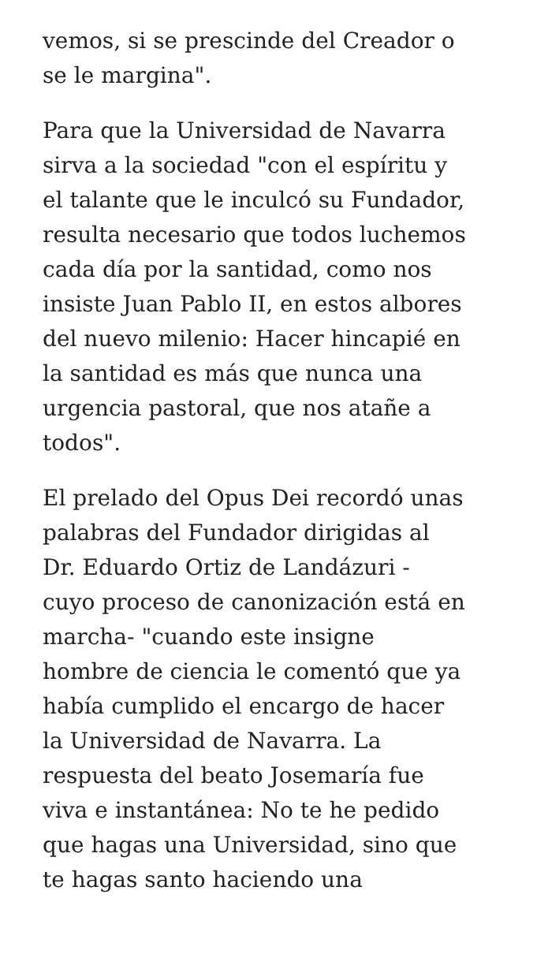vemos, si se prescinde del Creador o
se le margina".
Para que la Universidad de Navarra
sirva a la sociedad "con el espíritu y
el talante que le inculcó su Fundador,
resulta necesario que todos luchemos
cada día por la santidad, como nos
insiste Juan Pablo II, en estos albores
del nuevo milenio: Hacer hincapié en
la santidad es más que nunca una
urgencia pastoral, que nos atañe a
todos".
El prelado del Opus Dei recordó unas
palabras del Fundador dirigidas al
Dr. Eduardo Ortiz de Landázuri -
cuyo proceso de canonización está en
marcha- "cuando este insigne
hombre de ciencia le comentó que ya
había cumplido el encargo de hacer
la Universidad de Navarra. La
respuesta del beato Josemaría fue
viva e instantánea: No te he pedido
que hagas una Universidad, sino que
te hagas santo haciendo una